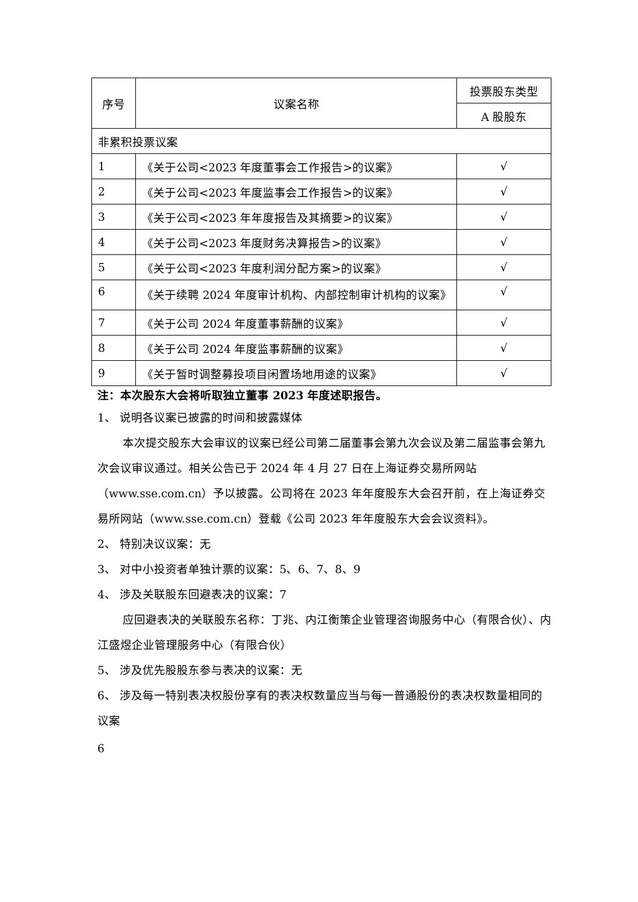| 序号 | 议案名称 | 投票股东类型 |
| --- | --- | --- |
| | | A 股股东 |
| 非累积投票议案 | | |
| 1 | 《关于公司<2023 年度董事会工作报告>的议案》 | √ |
| 2 | 《关于公司<2023 年度监事会工作报告>的议案》 | √ |
| 3 | 《关于公司<2023 年年度报告及其摘要>的议案》 | √ |
| 4 | 《关于公司<2023 年度财务决算报告>的议案》 | √ |
| 5 | 《关于公司<2023 年度利润分配方案>的议案》 | √ |
| 6 | 《关于续聘 2024 年度审计机构、内部控制审计机构的议案》 | √ |
| 7 | 《关于公司 2024 年度董事薪酬的议案》 | √ |
| 8 | 《关于公司 2024 年度监事薪酬的议案》 | √ |
| 9 | 《关于暂时调整募投项目闲置场地用途的议案》 | √ |
注：本次股东大会将听取独立董事 2023 年度述职报告。
1、 说明各议案已披露的时间和披露媒体
本次提交股东大会审议的议案已经公司第二届董事会第九次会议及第二届监事会第九次会议审议通过。相关公告已于 2024 年 4 月 27 日在上海证券交易所网站（www.sse.com.cn）予以披露。公司将在 2023 年年度股东大会召开前，在上海证券交易所网站（www.sse.com.cn）登载《公司 2023 年年度股东大会会议资料》。
2、 特别决议议案：无
3、 对中小投资者单独计票的议案：5、6、7、8、9
4、 涉及关联股东回避表决的议案：7
应回避表决的关联股东名称：丁兆、内江衡策企业管理咨询服务中心（有限合伙）、内江盛煜企业管理服务中心（有限合伙）
5、 涉及优先股股东参与表决的议案：无
6、 涉及每一特别表决权股份享有的表决权数量应当与每一普通股份的表决权数量相同的议案
6